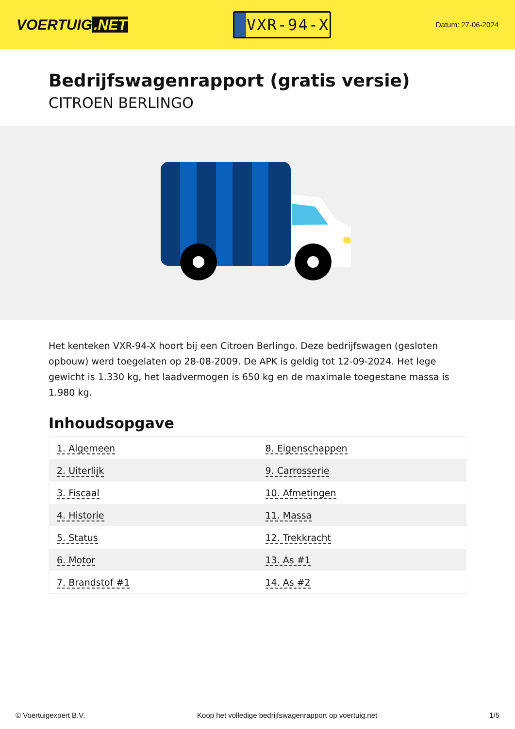VOERTUIG.NET
VXR-94-X
Datum: 27-06-2024
Bedrijfswagenrapport (gratis versie)
CITROEN BERLINGO
Het kenteken VXR-94-X hoort bij een Citroen Berlingo. Deze bedrijfswagen (gesloten opbouw) werd toegelaten op 28-08-2009. De APK is geldig tot 12-09-2024. Het lege gewicht is 1.330 kg, het laadvermogen is 650 kg en de maximale toegestane massa is 1.980 kg.
Inhoudsopgave
| 1. Algemeen | 8. Eigenschappen |
| 2. Uiterlijk | 9. Carrosserie |
| 3. Fiscaal | 10. Afmetingen |
| 4. Historie | 11. Massa |
| 5. Status | 12. Trekkracht |
| 6. Motor | 13. As #1 |
| 7. Brandstof #1 | 14. As #2 |
© Voertuigexpert B.V. Koop het volledige bedrijfswagenrapport op voertuig.net
1/5